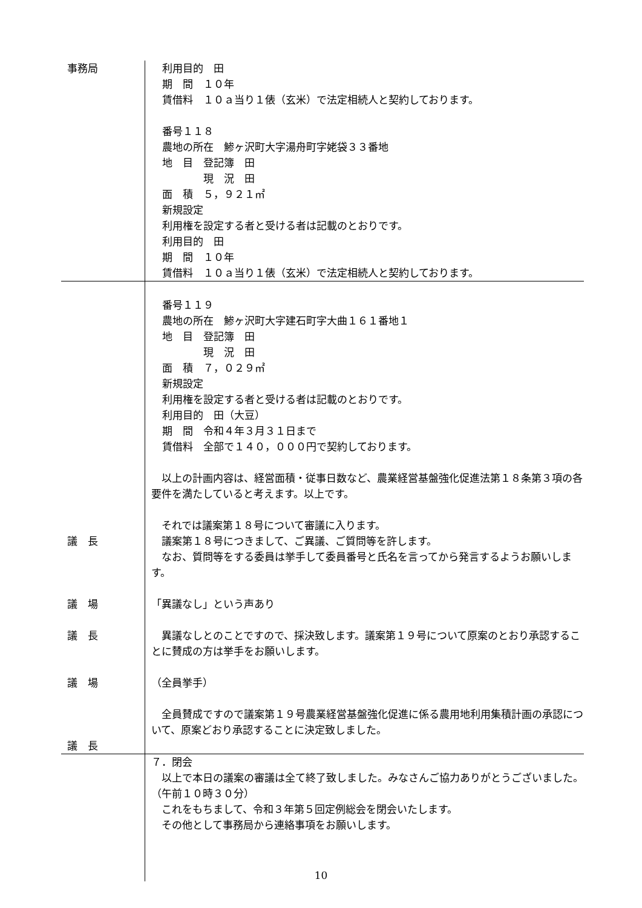事務局 利用目的　田
期　間　１０年
賃借料　１０ａ当り１俵（玄米）で法定相続人と契約しております。
番号１１８
農地の所在　鯵ヶ沢町大字湯舟町字姥袋３３番地
地　目　登記簿　田
　　　　現　況　田
面　積　５，９２１㎡
新規設定
利用権を設定する者と受ける者は記載のとおりです。
利用目的　田
期　間　１０年
賃借料　１０ａ当り１俵（玄米）で法定相続人と契約しております。
議　長
議　場
議　長
議　場
議　長
番号１１９
農地の所在　鯵ヶ沢町大字建石町字大曲１６１番地１
地　目　登記簿　田
　　　　現　況　田
面　積　７，０２９㎡
新規設定
利用権を設定する者と受ける者は記載のとおりです。
利用目的　田（大豆）
期　間　令和４年３月３１日まで
賃借料　全部で１４０，０００円で契約しております。
　以上の計画内容は、経営面積・従事日数など、農業経営基盤強化促進法第１８条第３項の各要件を満たしていると考えます。以上です。
　それでは議案第１８号について審議に入ります。
　議案第１８号につきまして、ご異議、ご質問等を許します。
　なお、質問等をする委員は挙手して委員番号と氏名を言ってから発言するようお願いします。
「異議なし」という声あり
　異議なしとのことですので、採決致します。議案第１９号について原案のとおり承認することに賛成の方は挙手をお願いします。
（全員挙手）
　全員賛成ですので議案第１９号農業経営基盤強化促進に係る農用地利用集積計画の承認について、原案どおり承認することに決定致しました。
７．閉会
　以上で本日の議案の審議は全て終了致しました。みなさんご協力ありがとうございました。　　（午前１０時３０分）
　これをもちまして、令和３年第５回定例総会を閉会いたします。
　その他として事務局から連絡事項をお願いします。
10